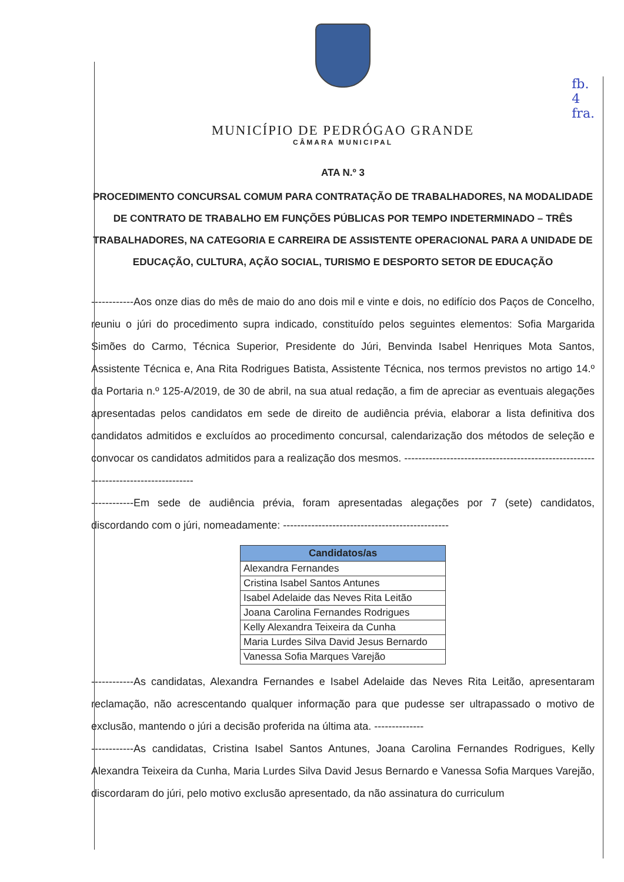fb.
4
fra.
MUNICÍPIO DE PEDRÓGAO GRANDE
CÂMARA MUNICIPAL
ATA N.º 3
PROCEDIMENTO CONCURSAL COMUM PARA CONTRATAÇÃO DE TRABALHADORES, NA MODALIDADE DE CONTRATO DE TRABALHO EM FUNÇÕES PÚBLICAS POR TEMPO INDETERMINADO – TRÊS TRABALHADORES, NA CATEGORIA E CARREIRA DE ASSISTENTE OPERACIONAL PARA A UNIDADE DE EDUCAÇÃO, CULTURA, AÇÃO SOCIAL, TURISMO E DESPORTO SETOR DE EDUCAÇÃO
------------Aos onze dias do mês de maio do ano dois mil e vinte e dois, no edifício dos Paços de Concelho, reuniu o júri do procedimento supra indicado, constituído pelos seguintes elementos: Sofia Margarida Simões do Carmo, Técnica Superior, Presidente do Júri, Benvinda Isabel Henriques Mota Santos, Assistente Técnica e, Ana Rita Rodrigues Batista, Assistente Técnica, nos termos previstos no artigo 14.º da Portaria n.º 125-A/2019, de 30 de abril, na sua atual redação, a fim de apreciar as eventuais alegações apresentadas pelos candidatos em sede de direito de audiência prévia, elaborar a lista definitiva dos candidatos admitidos e excluídos ao procedimento concursal, calendarização dos métodos de seleção e convocar os candidatos admitidos para a realização dos mesmos. -----------------------------------------------------------------------------------
------------Em sede de audiência prévia, foram apresentadas alegações por 7 (sete) candidatos, discordando com o júri, nomeadamente: -----------------------------------------------
| Candidatos/as |
| --- |
| Alexandra Fernandes |
| Cristina Isabel Santos Antunes |
| Isabel Adelaide das Neves Rita Leitão |
| Joana Carolina Fernandes Rodrigues |
| Kelly Alexandra Teixeira da Cunha |
| Maria Lurdes Silva David Jesus Bernardo |
| Vanessa Sofia Marques Varejão |
------------As candidatas, Alexandra Fernandes e Isabel Adelaide das Neves Rita Leitão, apresentaram reclamação, não acrescentando qualquer informação para que pudesse ser ultrapassado o motivo de exclusão, mantendo o júri a decisão proferida na última ata. --------------
------------As candidatas, Cristina Isabel Santos Antunes, Joana Carolina Fernandes Rodrigues, Kelly Alexandra Teixeira da Cunha, Maria Lurdes Silva David Jesus Bernardo e Vanessa Sofia Marques Varejão, discordaram do júri, pelo motivo exclusão apresentado, da não assinatura do curriculum